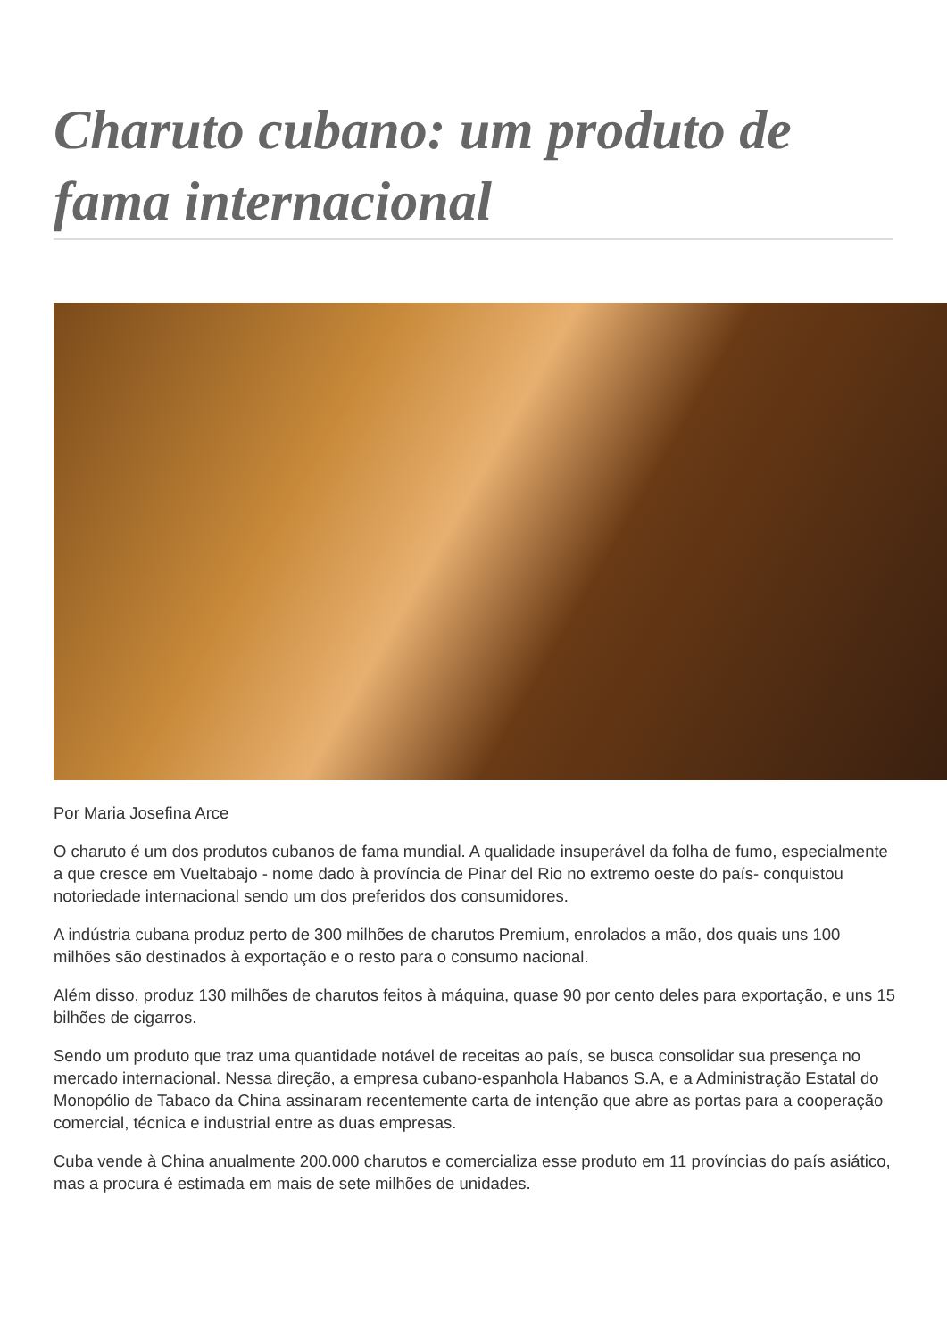Charuto cubano: um produto de fama internacional
Por Maria Josefina Arce
O charuto é um dos produtos cubanos de fama mundial. A qualidade insuperável da folha de fumo, especialmente a que cresce em Vueltabajo - nome dado à província de Pinar del Rio no extremo oeste do país- conquistou notoriedade internacional sendo um dos preferidos dos consumidores.
A indústria cubana produz perto de 300 milhões de charutos Premium, enrolados a mão, dos quais uns 100 milhões são destinados à exportação e o resto para o consumo nacional.
Além disso, produz 130 milhões de charutos feitos à máquina, quase 90 por cento deles para exportação, e uns 15 bilhões de cigarros.
Sendo um produto que traz uma quantidade notável de receitas ao país, se busca consolidar sua presença no mercado internacional. Nessa direção, a empresa cubano-espanhola Habanos S.A, e a Administração Estatal do Monopólio de Tabaco da China assinaram recentemente carta de intenção que abre as portas para a cooperação comercial, técnica e industrial entre as duas empresas.
Cuba vende à China anualmente 200.000 charutos e comercializa esse produto em 11 províncias do país asiático, mas a procura é estimada em mais de sete milhões de unidades.